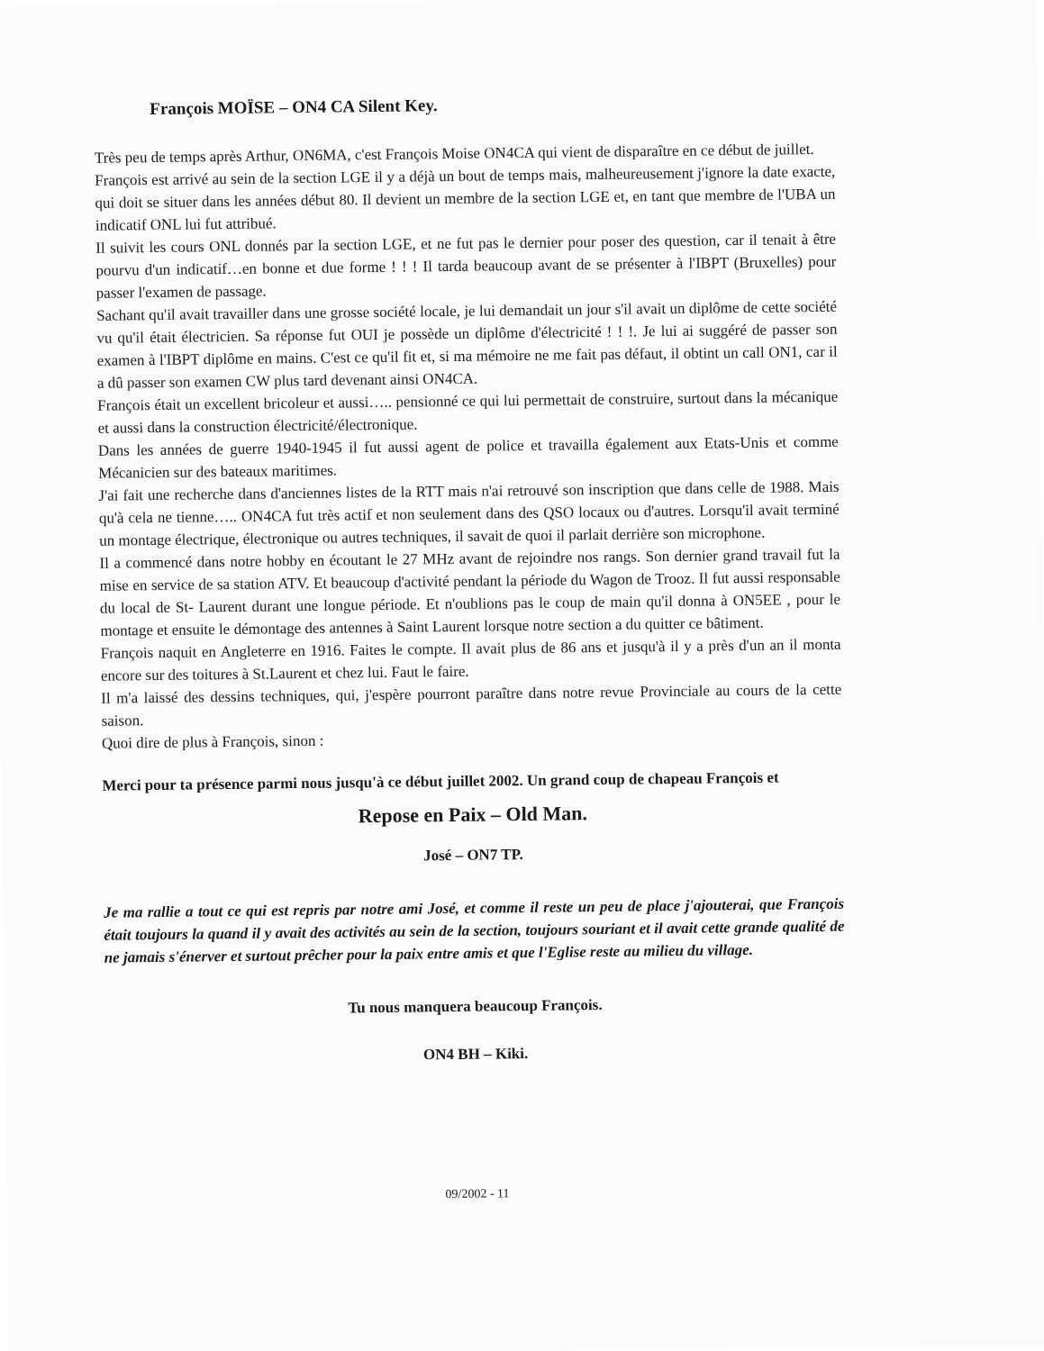François MOÏSE – ON4 CA Silent Key.
Très peu de temps après Arthur, ON6MA, c'est François Moise ON4CA qui vient de disparaître en ce début de juillet.
François est arrivé au sein de la section LGE il y a déjà un bout de temps mais, malheureusement j'ignore la date exacte, qui doit se situer dans les années début 80. Il devient un membre de la section LGE et, en tant que membre de l'UBA un indicatif ONL lui fut attribué.
Il suivit les cours ONL donnés par la section LGE, et ne fut pas le dernier pour poser des question, car il tenait à être pourvu d'un indicatif…en bonne et due forme ! ! ! Il tarda beaucoup avant de se présenter à l'IBPT (Bruxelles) pour passer l'examen de passage.
Sachant qu'il avait travailler dans une grosse société locale, je lui demandait un jour s'il avait un diplôme de cette société vu qu'il était électricien. Sa réponse fut OUI je possède un diplôme d'électricité ! ! !. Je lui ai suggéré de passer son examen à l'IBPT diplôme en mains. C'est ce qu'il fit et, si ma mémoire ne me fait pas défaut, il obtint un call ON1, car il a dû passer son examen CW plus tard devenant ainsi ON4CA.
François était un excellent bricoleur et aussi….. pensionné ce qui lui permettait de construire, surtout dans la mécanique et aussi dans la construction électricité/électronique.
Dans les années de guerre 1940-1945 il fut aussi agent de police et travailla également aux Etats-Unis et comme Mécanicien sur des bateaux maritimes.
J'ai fait une recherche dans d'anciennes listes de la RTT mais n'ai retrouvé son inscription que dans celle de 1988. Mais qu'à cela ne tienne….. ON4CA fut très actif et non seulement dans des QSO locaux ou d'autres. Lorsqu'il avait terminé un montage électrique, électronique ou autres techniques, il savait de quoi il parlait derrière son microphone.
Il a commencé dans notre hobby en écoutant le 27 MHz avant de rejoindre nos rangs. Son dernier grand travail fut la mise en service de sa station ATV. Et beaucoup d'activité pendant la période du Wagon de Trooz. Il fut aussi responsable du local de St- Laurent durant une longue période. Et n'oublions pas le coup de main qu'il donna à ON5EE , pour le montage et ensuite le démontage des antennes à Saint Laurent lorsque notre section a du quitter ce bâtiment.
François naquit en Angleterre en 1916. Faites le compte. Il avait plus de 86 ans et jusqu'à il y a près d'un an il monta encore sur des toitures à St.Laurent et chez lui. Faut le faire.
Il m'a laissé des dessins techniques, qui, j'espère pourront paraître dans notre revue Provinciale au cours de la cette saison.
Quoi dire de plus à François, sinon :
Merci pour ta présence parmi nous jusqu'à ce début juillet 2002. Un grand coup de chapeau François et
Repose en Paix – Old Man.
José – ON7 TP.
Je ma rallie a tout ce qui est repris par notre ami José, et comme il reste un peu de place j'ajouterai, que François était toujours la quand il y avait des activités au sein de la section, toujours souriant et il avait cette grande qualité de ne jamais s'énerver et surtout prêcher pour la paix entre amis et que l'Eglise reste au milieu du village.
Tu nous manquera beaucoup François.
ON4 BH – Kiki.
09/2002 - 11